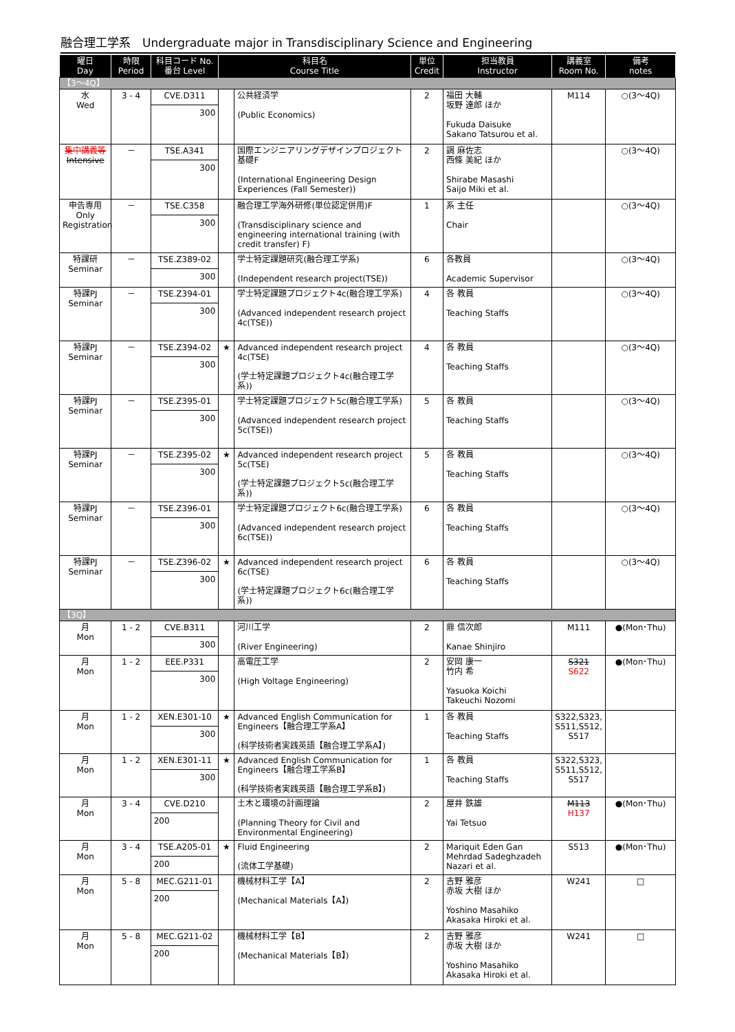融合理工学系　Undergraduate major in Transdisciplinary Science and Engineering
| 曜日 Day | 時限 Period | 科目コード No. 番台 Level | 科目名 Course Title | | 単位 Credit | 担当教員 Instructor | 講義室 Room No. | 備考 notes |
| --- | --- | --- | --- | --- | --- | --- | --- | --- |
| 【3～4Q】 | | | | | | | | |
| 水 Wed | 3 - 4 | CVE.D311 300 | | 公共経済学 (Public Economics) | 2 | 福田 大輔 坂野 達郎 ほか Fukuda Daisuke Sakano Tatsurou et al. | M114 | ○(3～4Q) |
| 集中講義等 Intensive | － | TSE.A341 300 | | 国際エンジニアリングデザインプロジェクト基礎F (International Engineering Design Experiences (Fall Semester)) | 2 | 調 麻佐志 西條 美紀 ほか Shirabe Masashi Saijo Miki et al. | | ○(3～4Q) |
| 申告専用 Only Registration | － | TSE.C358 300 | | 融合理工学海外研修(単位認定併用)F (Transdisciplinary science and engineering international training (with credit transfer) F) | 1 | 系 主任 Chair | | ○(3～4Q) |
| 特課研 Seminar | － | TSE.Z389-02 300 | | 学士特定課題研究(融合理工学系) (Independent research project(TSE)) | 6 | 各教員 Academic Supervisor | | ○(3～4Q) |
| 特課PJ Seminar | － | TSE.Z394-01 300 | | 学士特定課題プロジェクト4c(融合理工学系) (Advanced independent research project 4c(TSE)) | 4 | 各 教員 Teaching Staffs | | ○(3～4Q) |
| 特課PJ Seminar | － | TSE.Z394-02 300 | ★ | Advanced independent research project 4c(TSE) (学士特定課題プロジェクト4c(融合理工学系)) | 4 | 各 教員 Teaching Staffs | | ○(3～4Q) |
| 特課PJ Seminar | － | TSE.Z395-01 300 | | 学士特定課題プロジェクト5c(融合理工学系) (Advanced independent research project 5c(TSE)) | 5 | 各 教員 Teaching Staffs | | ○(3～4Q) |
| 特課PJ Seminar | － | TSE.Z395-02 300 | ★ | Advanced independent research project 5c(TSE) (学士特定課題プロジェクト5c(融合理工学系)) | 5 | 各 教員 Teaching Staffs | | ○(3～4Q) |
| 特課PJ Seminar | － | TSE.Z396-01 300 | | 学士特定課題プロジェクト6c(融合理工学系) (Advanced independent research project 6c(TSE)) | 6 | 各 教員 Teaching Staffs | | ○(3～4Q) |
| 特課PJ Seminar | － | TSE.Z396-02 300 | ★ | Advanced independent research project 6c(TSE) (学士特定課題プロジェクト6c(融合理工学系)) | 6 | 各 教員 Teaching Staffs | | ○(3～4Q) |
| 【3Q】 | | | | | | | | |
| 月 Mon | 1 - 2 | CVE.B311 300 | | 河川工学 (River Engineering) | 2 | 鼎 信次郎 Kanae Shinjiro | M111 | ●(Mon･Thu) |
| 月 Mon | 1 - 2 | EEE.P331 300 | | 高電圧工学 (High Voltage Engineering) | 2 | 安岡 康一 竹内 希 Yasuoka Koichi Takeuchi Nozomi | S321 S622 | ●(Mon･Thu) |
| 月 Mon | 1 - 2 | XEN.E301-10 300 | ★ | Advanced English Communication for Engineers【融合理工学系A】 (科学技術者実践英語【融合理工学系A】) | 1 | 各 教員 Teaching Staffs | S322,S323, S511,S512, S517 | |
| 月 Mon | 1 - 2 | XEN.E301-11 300 | ★ | Advanced English Communication for Engineers【融合理工学系B】 (科学技術者実践英語【融合理工学系B】) | 1 | 各 教員 Teaching Staffs | S322,S323, S511,S512, S517 | |
| 月 Mon | 3 - 4 | CVE.D210 200 | | 土木と環境の計画理論 (Planning Theory for Civil and Environmental Engineering) | 2 | 屋井 鉄雄 Yai Tetsuo | M113 H137 | ●(Mon･Thu) |
| 月 Mon | 3 - 4 | TSE.A205-01 200 | ★ | Fluid Engineering (流体工学基礎) | 2 | Mariquit Eden Gan Mehrdad Sadeghzadeh Nazari et al. | S513 | ●(Mon･Thu) |
| 月 Mon | 5 - 8 | MEC.G211-01 200 | | 機械材料工学【A】 (Mechanical Materials【A】) | 2 | 吉野 雅彦 赤坂 大樹 ほか Yoshino Masahiko Akasaka Hiroki et al. | W241 | □ |
| 月 Mon | 5 - 8 | MEC.G211-02 200 | | 機械材料工学【B】 (Mechanical Materials【B】) | 2 | 吉野 雅彦 赤坂 大樹 ほか Yoshino Masahiko Akasaka Hiroki et al. | W241 | □ |